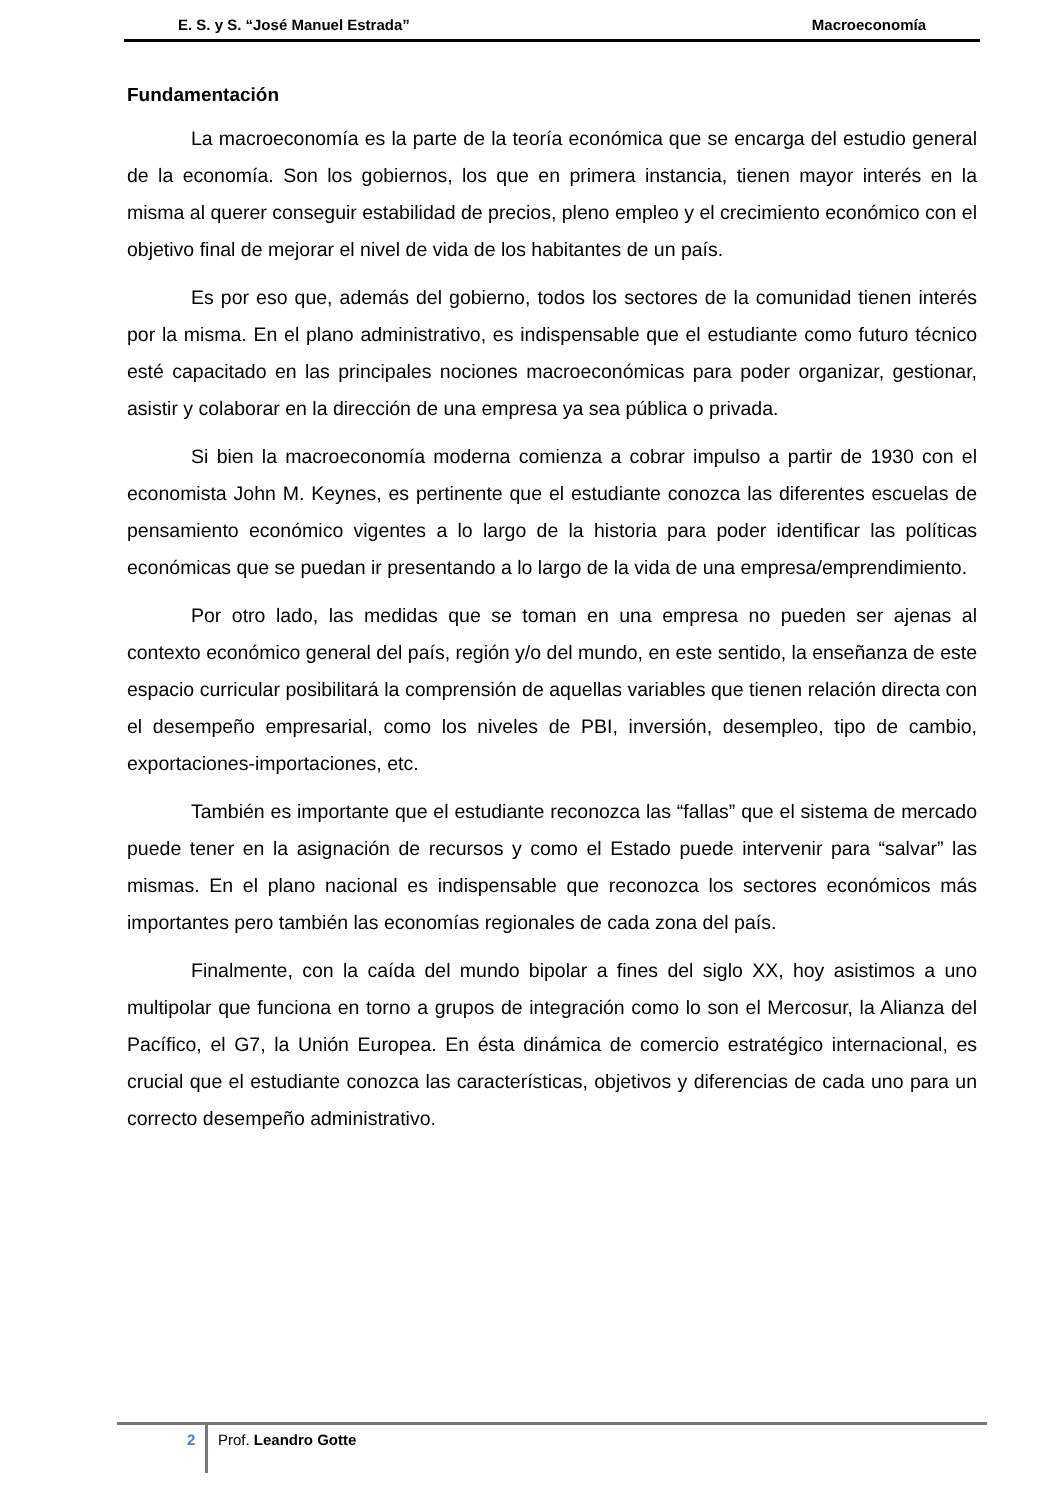E. S. y S. “José Manuel Estrada” Macroeconomía
Fundamentación
La macroeconomía es la parte de la teoría económica que se encarga del estudio general de la economía. Son los gobiernos, los que en primera instancia, tienen mayor interés en la misma al querer conseguir estabilidad de precios, pleno empleo y el crecimiento económico con el objetivo final de mejorar el nivel de vida de los habitantes de un país.
Es por eso que, además del gobierno, todos los sectores de la comunidad tienen interés por la misma. En el plano administrativo, es indispensable que el estudiante como futuro técnico esté capacitado en las principales nociones macroeconómicas para poder organizar, gestionar, asistir y colaborar en la dirección de una empresa ya sea pública o privada.
Si bien la macroeconomía moderna comienza a cobrar impulso a partir de 1930 con el economista John M. Keynes, es pertinente que el estudiante conozca las diferentes escuelas de pensamiento económico vigentes a lo largo de la historia para poder identificar las políticas económicas que se puedan ir presentando a lo largo de la vida de una empresa/emprendimiento.
Por otro lado, las medidas que se toman en una empresa no pueden ser ajenas al contexto económico general del país, región y/o del mundo, en este sentido, la enseñanza de este espacio curricular posibilitará la comprensión de aquellas variables que tienen relación directa con el desempeño empresarial, como los niveles de PBI, inversión, desempleo, tipo de cambio, exportaciones-importaciones, etc.
También es importante que el estudiante reconozca las “fallas” que el sistema de mercado puede tener en la asignación de recursos y como el Estado puede intervenir para “salvar” las mismas. En el plano nacional es indispensable que reconozca los sectores económicos más importantes pero también las economías regionales de cada zona del país.
Finalmente, con la caída del mundo bipolar a fines del siglo XX, hoy asistimos a uno multipolar que funciona en torno a grupos de integración como lo son el Mercosur, la Alianza del Pacífico, el G7, la Unión Europea. En ésta dinámica de comercio estratégico internacional, es crucial que el estudiante conozca las características, objetivos y diferencias de cada uno para un correcto desempeño administrativo.
2 Prof. Leandro Gotte